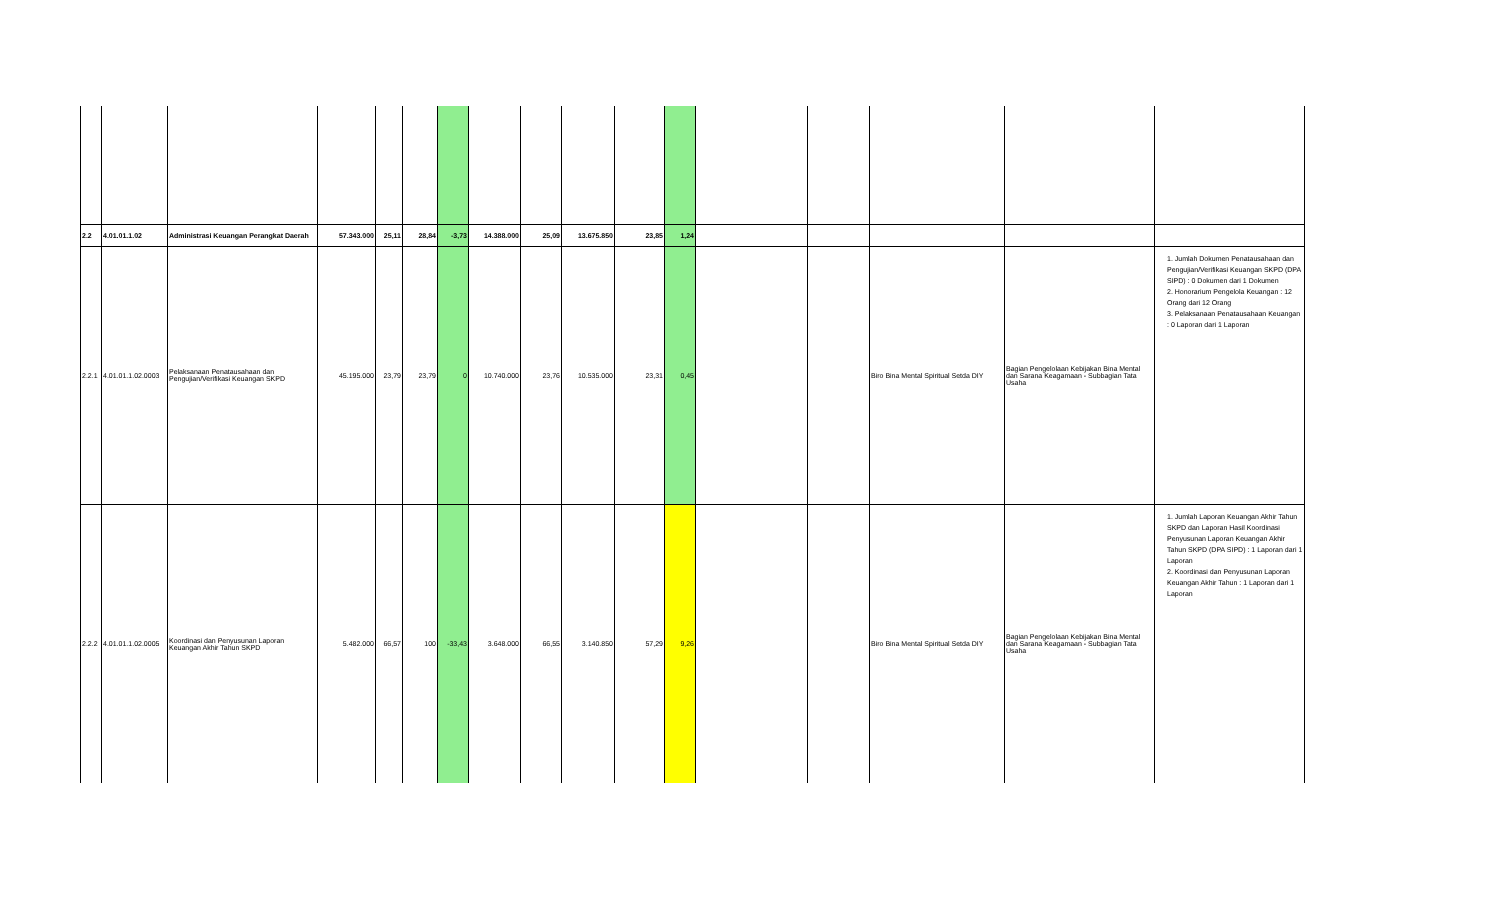| 2.2 | 4.01.01.1.02 | Administrasi Keuangan Perangkat Daerah | 57.343.000 | 25,11 | 28,84 | -3,73 | 14.388.000 | 25,09 | 13.675.850 | 23,85 | 1,24 | | | | | |
| 2.2.1 | 4.01.01.1.02.0003 | Pelaksanaan Penatausahaan dan Pengujian/Verifikasi Keuangan SKPD | 45.195.000 | 23,79 | 23,79 | 0 | 10.740.000 | 23,76 | 10.535.000 | 23,31 | 0,45 | | | Biro Bina Mental Spiritual Setda DIY | Bagian Pengelolaan Kebijakan Bina Mental dan Sarana Keagamaan - Subbagian Tata Usaha | 1. Jumlah Dokumen Penatausahaan dan Pengujian/Verifikasi Keuangan SKPD (DPA SIPD) : 0 Dokumen dari 1 Dokumen 2. Honorarium Pengelola Keuangan : 12 Orang dari 12 Orang 3. Pelaksanaan Penatausahaan Keuangan : 0 Laporan dari 1 Laporan |
| 2.2.2 | 4.01.01.1.02.0005 | Koordinasi dan Penyusunan Laporan Keuangan Akhir Tahun SKPD | 5.482.000 | 66,57 | 100 | -33,43 | 3.648.000 | 66,55 | 3.140.850 | 57,29 | 9,26 | | | Biro Bina Mental Spiritual Setda DIY | Bagian Pengelolaan Kebijakan Bina Mental dan Sarana Keagamaan - Subbagian Tata Usaha | 1. Jumlah Laporan Keuangan Akhir Tahun SKPD dan Laporan Hasil Koordinasi Penyusunan Laporan Keuangan Akhir Tahun SKPD (DPA SIPD) : 1 Laporan dari 1 Laporan 2. Koordinasi dan Penyusunan Laporan Keuangan Akhir Tahun : 1 Laporan dari 1 Laporan |